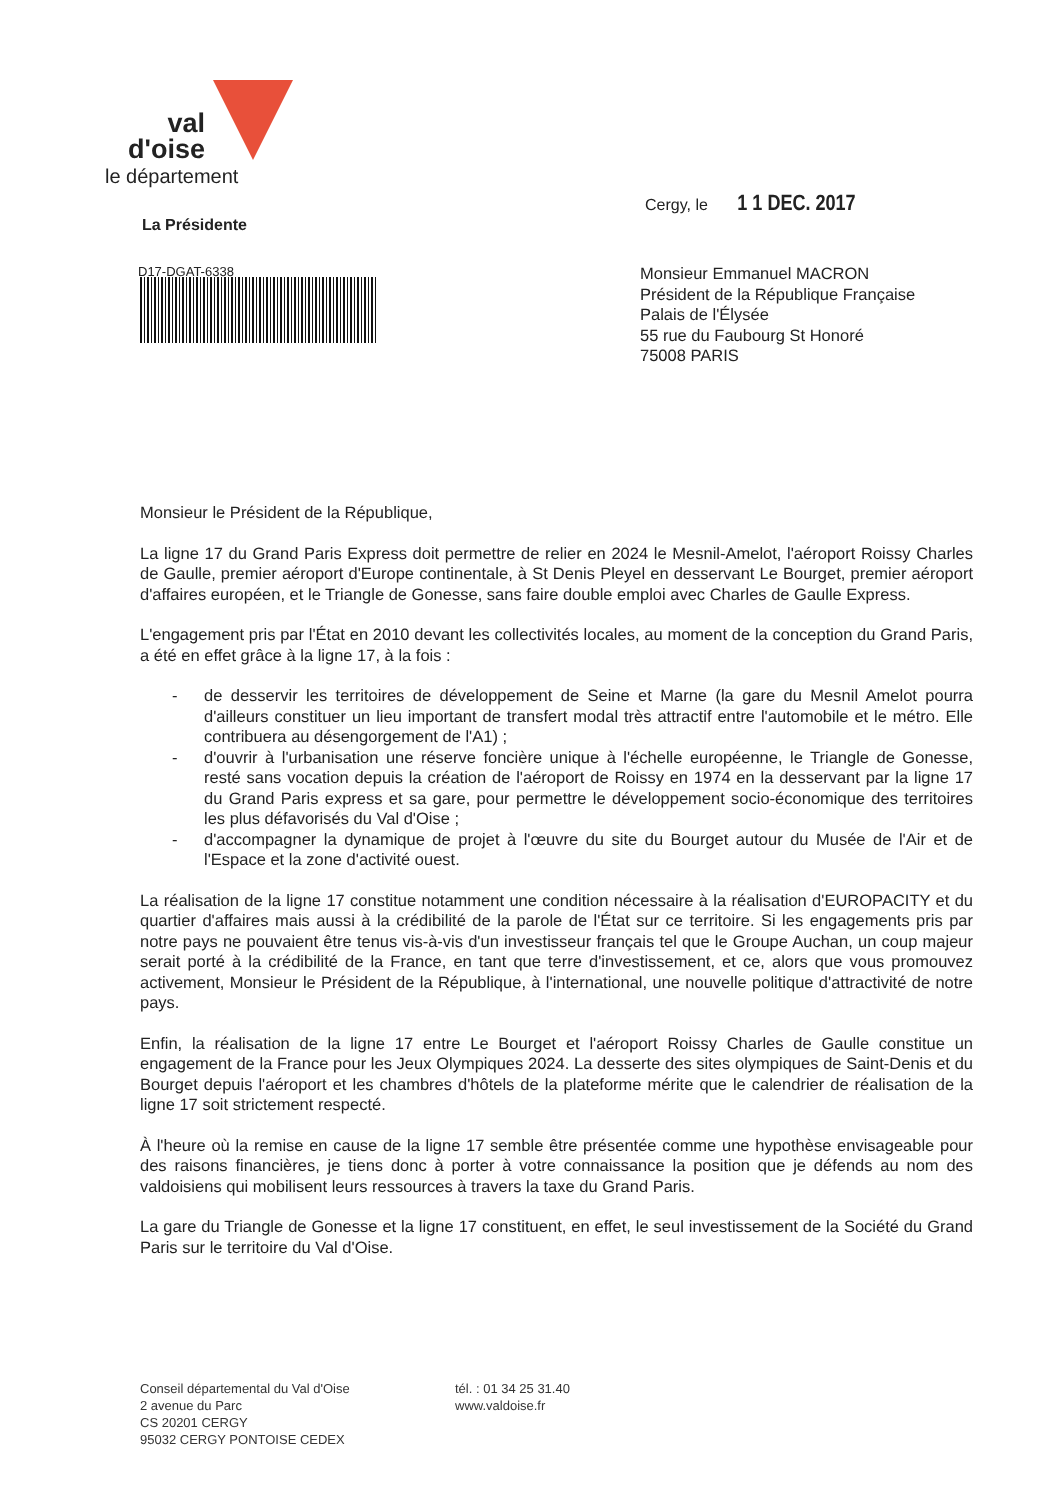val
d'oise
le département
Cergy, le 1 1 DEC. 2017
La Présidente
D17-DGAT-6338
Monsieur Emmanuel MACRON
Président de la République Française
Palais de l'Élysée
55 rue du Faubourg St Honoré
75008 PARIS
Monsieur le Président de la République,
La ligne 17 du Grand Paris Express doit permettre de relier en 2024 le Mesnil-Amelot, l'aéroport Roissy Charles de Gaulle, premier aéroport d'Europe continentale, à St Denis Pleyel en desservant Le Bourget, premier aéroport d'affaires européen, et le Triangle de Gonesse, sans faire double emploi avec Charles de Gaulle Express.
L'engagement pris par l'État en 2010 devant les collectivités locales, au moment de la conception du Grand Paris, a été en effet grâce à la ligne 17, à la fois :
- de desservir les territoires de développement de Seine et Marne (la gare du Mesnil Amelot pourra d'ailleurs constituer un lieu important de transfert modal très attractif entre l'automobile et le métro. Elle contribuera au désengorgement de l'A1) ;
- d'ouvrir à l'urbanisation une réserve foncière unique à l'échelle européenne, le Triangle de Gonesse, resté sans vocation depuis la création de l'aéroport de Roissy en 1974 en la desservant par la ligne 17 du Grand Paris express et sa gare, pour permettre le développement socio-économique des territoires les plus défavorisés du Val d'Oise ;
- d'accompagner la dynamique de projet à l'œuvre du site du Bourget autour du Musée de l'Air et de l'Espace et la zone d'activité ouest.
La réalisation de la ligne 17 constitue notamment une condition nécessaire à la réalisation d'EUROPACITY et du quartier d'affaires mais aussi à la crédibilité de la parole de l'État sur ce territoire. Si les engagements pris par notre pays ne pouvaient être tenus vis-à-vis d'un investisseur français tel que le Groupe Auchan, un coup majeur serait porté à la crédibilité de la France, en tant que terre d'investissement, et ce, alors que vous promouvez activement, Monsieur le Président de la République, à l'international, une nouvelle politique d'attractivité de notre pays.
Enfin, la réalisation de la ligne 17 entre Le Bourget et l'aéroport Roissy Charles de Gaulle constitue un engagement de la France pour les Jeux Olympiques 2024. La desserte des sites olympiques de Saint-Denis et du Bourget depuis l'aéroport et les chambres d'hôtels de la plateforme mérite que le calendrier de réalisation de la ligne 17 soit strictement respecté.
À l'heure où la remise en cause de la ligne 17 semble être présentée comme une hypothèse envisageable pour des raisons financières, je tiens donc à porter à votre connaissance la position que je défends au nom des valdoisiens qui mobilisent leurs ressources à travers la taxe du Grand Paris.
La gare du Triangle de Gonesse et la ligne 17 constituent, en effet, le seul investissement de la Société du Grand Paris sur le territoire du Val d'Oise.
Conseil départemental du Val d'Oise
2 avenue du Parc
CS 20201 CERGY
95032 CERGY PONTOISE CEDEX
tél. : 01 34 25 31.40
www.valdoise.fr